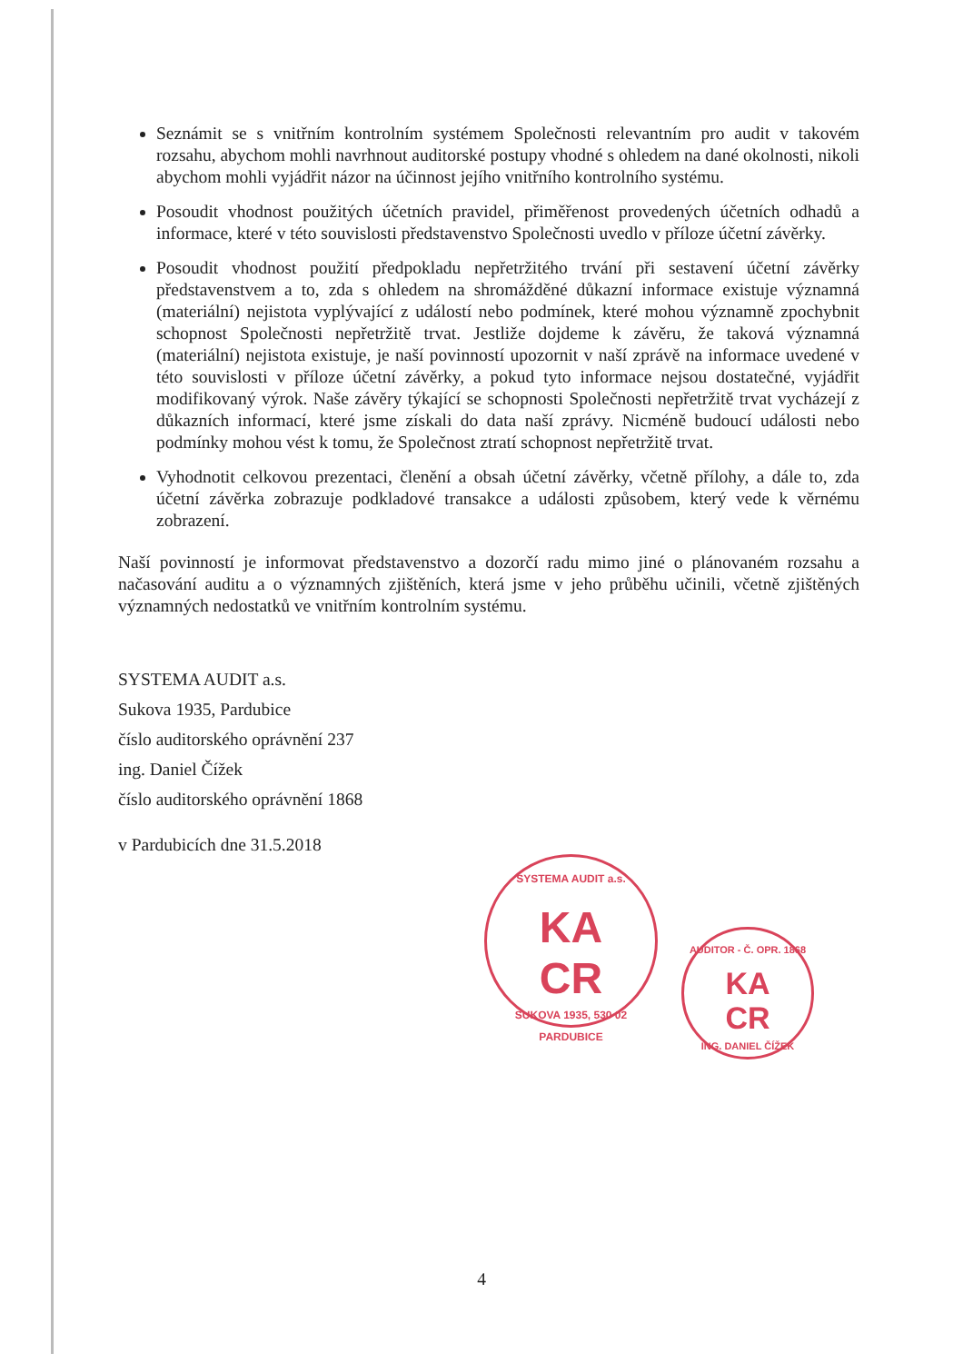Seznámit se s vnitřním kontrolním systémem Společnosti relevantním pro audit v takovém rozsahu, abychom mohli navrhnout auditorské postupy vhodné s ohledem na dané okolnosti, nikoli abychom mohli vyjádřit názor na účinnost jejího vnitřního kontrolního systému.
Posoudit vhodnost použitých účetních pravidel, přiměřenost provedených účetních odhadů a informace, které v této souvislosti představenstvo Společnosti uvedlo v příloze účetní závěrky.
Posoudit vhodnost použití předpokladu nepřetržitého trvání při sestavení účetní závěrky představenstvem a to, zda s ohledem na shromážděné důkazní informace existuje významná (materiální) nejistota vyplývající z událostí nebo podmínek, které mohou významně zpochybnit schopnost Společnosti nepřetržitě trvat. Jestliže dojdeme k závěru, že taková významná (materiální) nejistota existuje, je naší povinností upozornit v naší zprávě na informace uvedené v této souvislosti v příloze účetní závěrky, a pokud tyto informace nejsou dostatečné, vyjádřit modifikovaný výrok. Naše závěry týkající se schopnosti Společnosti nepřetržitě trvat vycházejí z důkazních informací, které jsme získali do data naší zprávy. Nicméně budoucí události nebo podmínky mohou vést k tomu, že Společnost ztratí schopnost nepřetržitě trvat.
Vyhodnotit celkovou prezentaci, členění a obsah účetní závěrky, včetně přílohy, a dále to, zda účetní závěrka zobrazuje podkladové transakce a události způsobem, který vede k věrnému zobrazení.
Naší povinností je informovat představenstvo a dozorčí radu mimo jiné o plánovaném rozsahu a načasování auditu a o významných zjištěních, která jsme v jeho průběhu učinili, včetně zjištěných významných nedostatků ve vnitřním kontrolním systému.
SYSTEMA AUDIT a.s.
Sukova 1935, Pardubice
číslo auditorského oprávnění 237
ing. Daniel Čížek
číslo auditorského oprávnění 1868
v Pardubicích dne 31.5.2018
SYSTEMA AUDIT a.s.
KA
CR
SUKOVA 1935, 530 02 PARDUBICE
AUDITOR - Č. OPR. 1868
KA
CR
ING. DANIEL ČÍŽEK
4